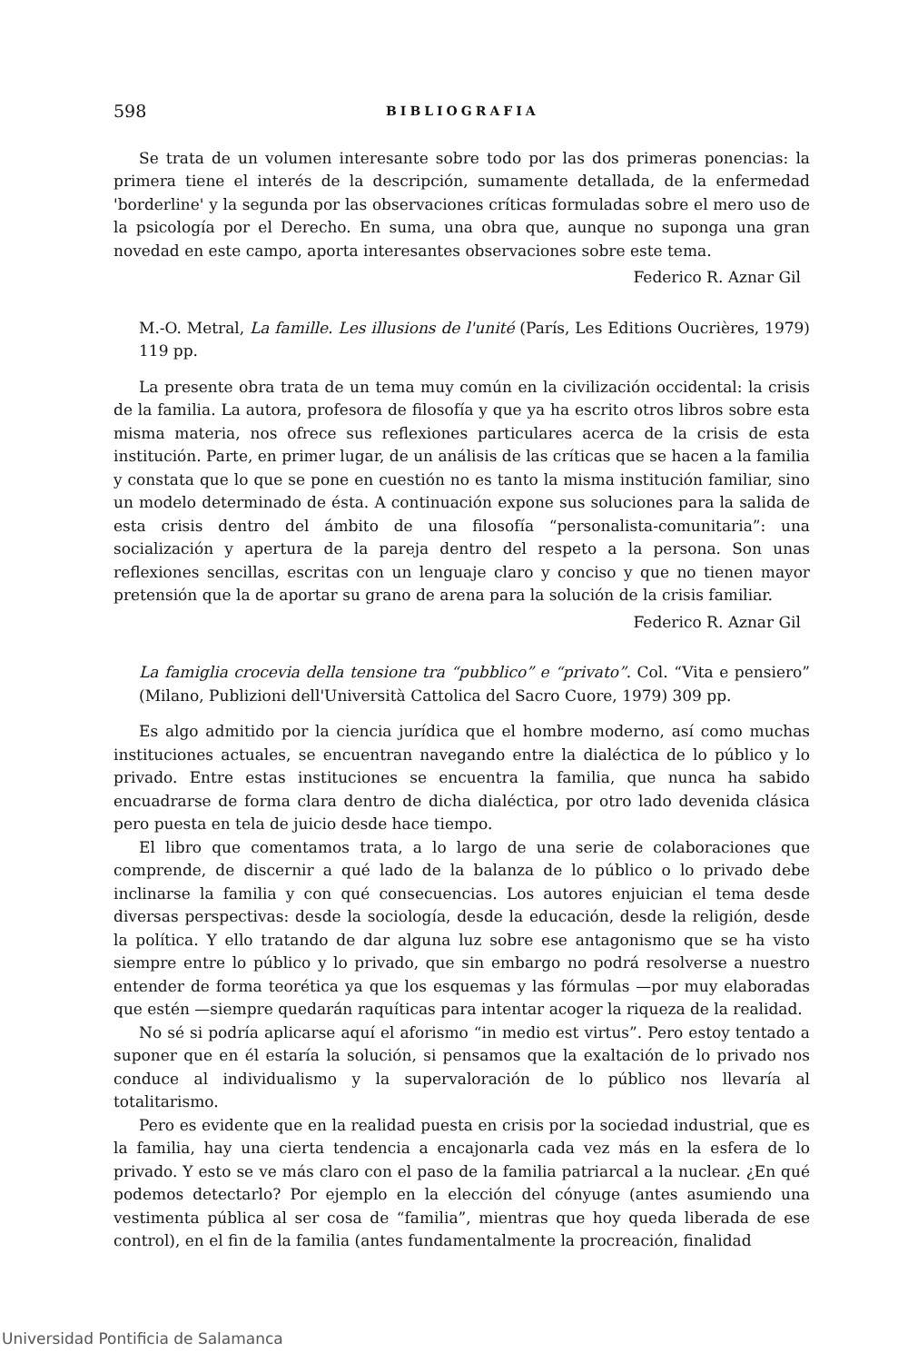598 BIBLIOGRAFIA
Se trata de un volumen interesante sobre todo por las dos primeras ponencias: la primera tiene el interés de la descripción, sumamente detallada, de la enfermedad 'borderline' y la segunda por las observaciones críticas formuladas sobre el mero uso de la psicología por el Derecho. En suma, una obra que, aunque no suponga una gran novedad en este campo, aporta interesantes observaciones sobre este tema.
Federico R. Aznar Gil
M.-O. Metral, La famille. Les illusions de l'unité (París, Les Editions Oucrières, 1979) 119 pp.
La presente obra trata de un tema muy común en la civilización occidental: la crisis de la familia. La autora, profesora de filosofía y que ya ha escrito otros libros sobre esta misma materia, nos ofrece sus reflexiones particulares acerca de la crisis de esta institución. Parte, en primer lugar, de un análisis de las críticas que se hacen a la familia y constata que lo que se pone en cuestión no es tanto la misma institución familiar, sino un modelo determinado de ésta. A continuación expone sus soluciones para la salida de esta crisis dentro del ámbito de una filosofía “personalista-comunitaria”: una socialización y apertura de la pareja dentro del respeto a la persona. Son unas reflexiones sencillas, escritas con un lenguaje claro y conciso y que no tienen mayor pretensión que la de aportar su grano de arena para la solución de la crisis familiar.
Federico R. Aznar Gil
La famiglia crocevia della tensione tra “pubblico” e “privato”. Col. “Vita e pensiero” (Milano, Publizioni dell'Università Cattolica del Sacro Cuore, 1979) 309 pp.
Es algo admitido por la ciencia jurídica que el hombre moderno, así como muchas instituciones actuales, se encuentran navegando entre la dialéctica de lo público y lo privado. Entre estas instituciones se encuentra la familia, que nunca ha sabido encuadrarse de forma clara dentro de dicha dialéctica, por otro lado devenida clásica pero puesta en tela de juicio desde hace tiempo.
El libro que comentamos trata, a lo largo de una serie de colaboraciones que comprende, de discernir a qué lado de la balanza de lo público o lo privado debe inclinarse la familia y con qué consecuencias. Los autores enjuician el tema desde diversas perspectivas: desde la sociología, desde la educación, desde la religión, desde la política. Y ello tratando de dar alguna luz sobre ese antagonismo que se ha visto siempre entre lo público y lo privado, que sin embargo no podrá resolverse a nuestro entender de forma teorética ya que los esquemas y las fórmulas —por muy elaboradas que estén —siempre quedarán raquíticas para intentar acoger la riqueza de la realidad.
No sé si podría aplicarse aquí el aforismo “in medio est virtus”. Pero estoy tentado a suponer que en él estaría la solución, si pensamos que la exaltación de lo privado nos conduce al individualismo y la supervaloración de lo público nos llevaría al totalitarismo.
Pero es evidente que en la realidad puesta en crisis por la sociedad industrial, que es la familia, hay una cierta tendencia a encajonarla cada vez más en la esfera de lo privado. Y esto se ve más claro con el paso de la familia patriarcal a la nuclear. ¿En qué podemos detectarlo? Por ejemplo en la elección del cónyuge (antes asumiendo una vestimenta pública al ser cosa de “familia”, mientras que hoy queda liberada de ese control), en el fin de la familia (antes fundamentalmente la procreación, finalidad
Universidad Pontificia de Salamanca